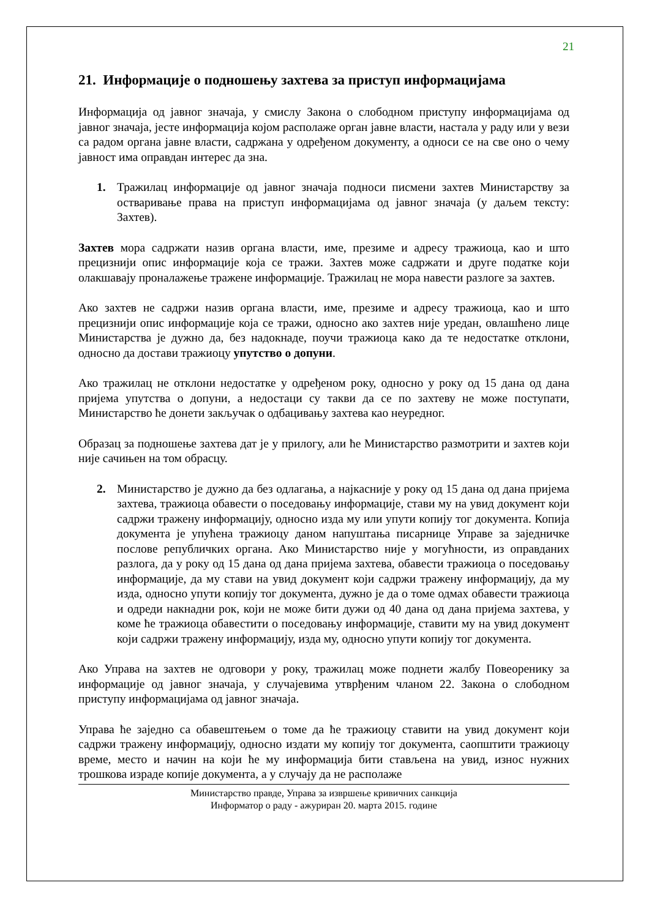21
21. Информације о подношењу захтева за приступ информацијама
Информација од јавног значаја, у смислу Закона о слободном приступу информацијама од јавног значаја, јесте информација којом располаже орган јавне власти, настала у раду или у вези са радом органа јавне власти, садржана у одређеном документу, а односи се на све оно о чему јавност има оправдан интерес да зна.
1. Тражилац информације од јавног значаја подноси писмени захтев Министарству за остваривање права на приступ информацијама од јавног значаја (у даљем тексту: Захтев).
Захтев мора садржати назив органа власти, име, презиме и адресу тражиоца, као и што прецизнији опис информације која се тражи. Захтев може садржати и друге податке који олакшавају проналажење тражене информације. Тражилац не мора навести разлоге за захтев.
Ако захтев не садржи назив органа власти, име, презиме и адресу тражиоца, као и што прецизнији опис информације која се тражи, односно ако захтев није уредан, овлашћено лице Министарства је дужно да, без надокнаде, поучи тражиоца како да те недостатке отклони, односно да достави тражиоцу упутство о допуни.
Ако тражилац не отклони недостатке у одређеном року, односно у року од 15 дана од дана пријема упутства о допуни, а недостаци су такви да се по захтеву не може поступати, Министарство ће донети закључак о одбацивању захтева као неуредног.
Образац за подношење захтева дат је у прилогу, али ће Министарство размотрити и захтев који није сачињен на том обрасцу.
2. Министарство је дужно да без одлагања, а најкасније у року од 15 дана од дана пријема захтева, тражиоца обавести о поседовању информације, стави му на увид документ који садржи тражену информацију, односно изда му или упути копију тог документа. Копија документа је упућена тражиоцу даном напуштања писарнице Управе за заједничке послове републичких органа. Ако Министарство није у могућности, из оправданих разлога, да у року од 15 дана од дана пријема захтева, обавести тражиоца о поседовању информације, да му стави на увид документ који садржи тражену информацију, да му изда, односно упути копију тог документа, дужно је да о томе одмах обавести тражиоца и одреди накнадни рок, који не може бити дужи од 40 дана од дана пријема захтева, у коме ће тражиоца обавестити о поседовању информације, ставити му на увид документ који садржи тражену информацију, изда му, односно упути копију тог документа.
Ако Управа на захтев не одговори у року, тражилац може поднети жалбу Повеоренику за информације од јавног значаја, у случајевима утврђеним чланом 22. Закона о слободном приступу информацијама од јавног значаја.
Управа ће заједно са обавештењем о томе да ће тражиоцу ставити на увид документ који садржи тражену информацију, односно издати му копију тог документа, саопштити тражиоцу време, место и начин на који ће му информација бити стављена на увид, износ нужних трошкова израде копије документа, а у случају да не располаже
Министарство правде, Управа за извршење кривичних санкција
Информатор о раду - ажуриран 20. марта 2015. године